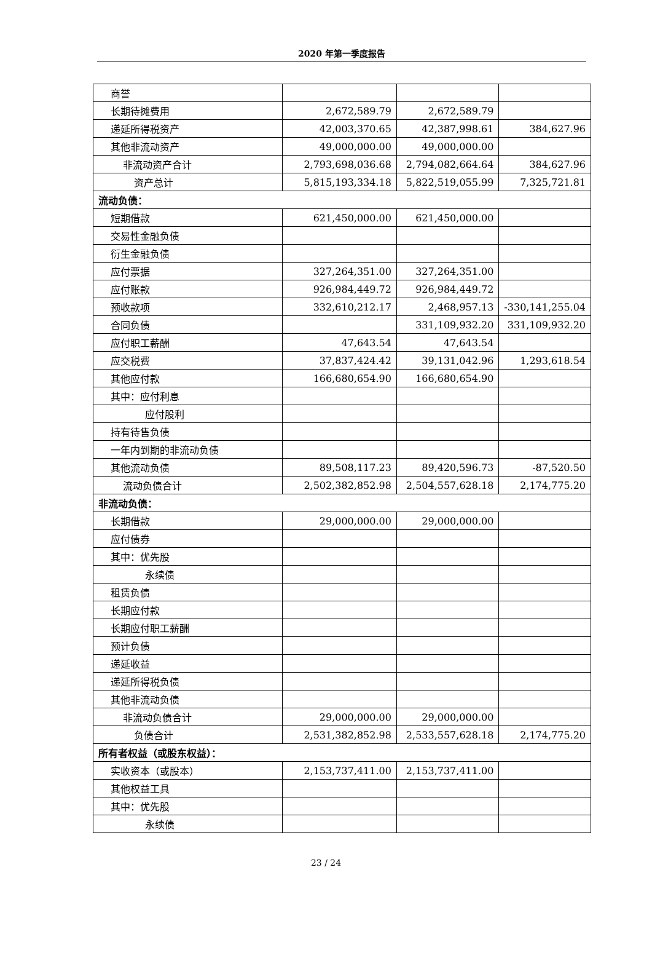2020 年第一季度报告
| 商誉 | | | |
| 长期待摊费用 | 2,672,589.79 | 2,672,589.79 | |
| 递延所得税资产 | 42,003,370.65 | 42,387,998.61 | 384,627.96 |
| 其他非流动资产 | 49,000,000.00 | 49,000,000.00 | |
| 非流动资产合计 | 2,793,698,036.68 | 2,794,082,664.64 | 384,627.96 |
| 资产总计 | 5,815,193,334.18 | 5,822,519,055.99 | 7,325,721.81 |
| 流动负债： | | | |
| 短期借款 | 621,450,000.00 | 621,450,000.00 | |
| 交易性金融负债 | | | |
| 衍生金融负债 | | | |
| 应付票据 | 327,264,351.00 | 327,264,351.00 | |
| 应付账款 | 926,984,449.72 | 926,984,449.72 | |
| 预收款项 | 332,610,212.17 | 2,468,957.13 | -330,141,255.04 |
| 合同负债 | | 331,109,932.20 | 331,109,932.20 |
| 应付职工薪酬 | 47,643.54 | 47,643.54 | |
| 应交税费 | 37,837,424.42 | 39,131,042.96 | 1,293,618.54 |
| 其他应付款 | 166,680,654.90 | 166,680,654.90 | |
| 其中：应付利息 | | | |
| 应付股利 | | | |
| 持有待售负债 | | | |
| 一年内到期的非流动负债 | | | |
| 其他流动负债 | 89,508,117.23 | 89,420,596.73 | -87,520.50 |
| 流动负债合计 | 2,502,382,852.98 | 2,504,557,628.18 | 2,174,775.20 |
| 非流动负债： | | | |
| 长期借款 | 29,000,000.00 | 29,000,000.00 | |
| 应付债券 | | | |
| 其中：优先股 | | | |
| 永续债 | | | |
| 租赁负债 | | | |
| 长期应付款 | | | |
| 长期应付职工薪酬 | | | |
| 预计负债 | | | |
| 递延收益 | | | |
| 递延所得税负债 | | | |
| 其他非流动负债 | | | |
| 非流动负债合计 | 29,000,000.00 | 29,000,000.00 | |
| 负债合计 | 2,531,382,852.98 | 2,533,557,628.18 | 2,174,775.20 |
| 所有者权益（或股东权益）： | | | |
| 实收资本（或股本） | 2,153,737,411.00 | 2,153,737,411.00 | |
| 其他权益工具 | | | |
| 其中：优先股 | | | |
| 永续债 | | | |
23 / 24